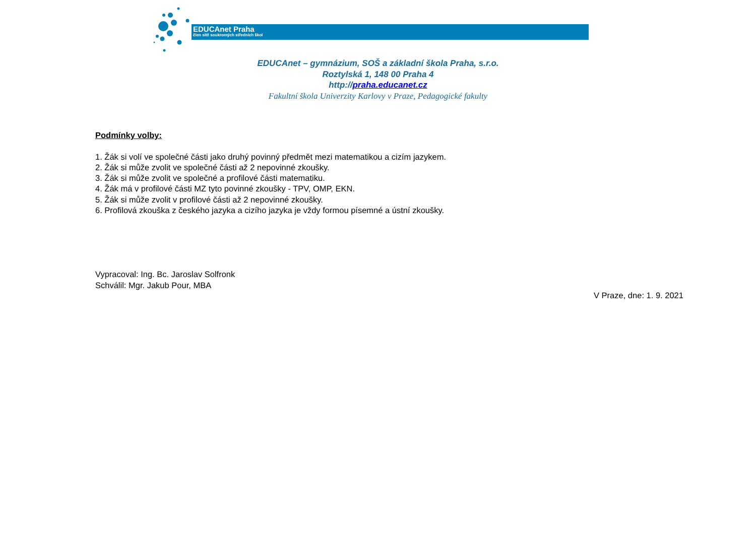EDUCAnet Praha
člen sítě soukromých středních škol
EDUCAnet – gymnázium, SOŠ a základní škola Praha, s.r.o.
Roztylská 1, 148 00 Praha 4
http://praha.educanet.cz
Fakultní škola Univerzity Karlovy v Praze, Pedagogické fakulty
Podmínky volby:
1. Žák si volí ve společné části jako druhý povinný předmět mezi matematikou a cizím jazykem.
2. Žák si může zvolit ve společné části až 2 nepovinné zkoušky.
3. Žák si může zvolit ve společné a profilové části matematiku.
4. Žák má v profilové části MZ tyto povinné zkoušky - TPV, OMP, EKN.
5. Žák si může zvolit v profilové části až 2 nepovinné zkoušky.
6. Profilová zkouška z českého jazyka a cizího jazyka je vždy formou písemné a ústní zkoušky.
Vypracoval: Ing. Bc. Jaroslav Solfronk
Schválil: Mgr. Jakub Pour, MBA
V Praze, dne: 1. 9. 2021